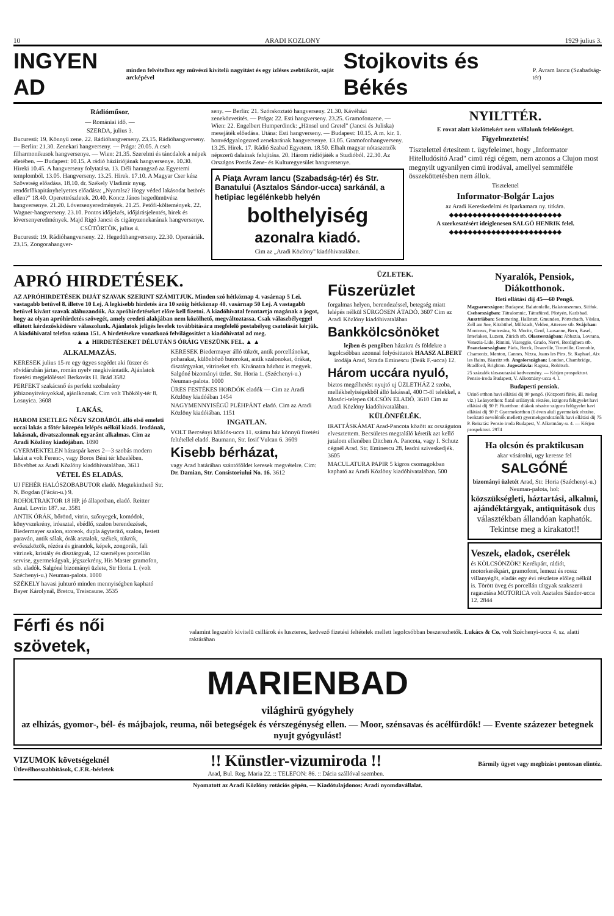10 ARADI KOZLONY 1929 julius 3.
INGYEN AD minden felvételhez egy müvészi kivitelü nagyitást és egy izléses zsebtükröt, saját arcképével Stojkovits és Békés P. Avram Iancu (Szabadság-tér)
Rádióműsor.
— Romániai idő. —
SZERDA, julius 3.
Bucuresti: 19. Könnyü zene. 22. Rádióhangverseny. 23.15. Rádióhangverseny. — Berlin: 21.30. Zenekari hangverseny. — Prága: 20.05. A cseh filharmonikusok hangversenye. — Wien: 21.35. Szerelmi és táncdalok a népek életében. — Budapest: 10.15. A rádió háziiriójának hangversenye. 10.30. Hireki 10.45. A hangverseny folytatása. 13. Déli harangszó az Egyetemi templomból. 13.05. Hangverseny. 13.25. Hirek. 17.10. A Magyar Cser kész Szövetség előadása. 18.10. dr. Székely Vladimir nyug. rendőrfőkapitányhelyettes előadása: „Nyaralsz? Hogy véded lakásodat betörés ellen?" 18.40. Operettrészletek. 20.40. Koncz János hegedümüvész hangversenye. 21.20. Lóversenyeredmények. 21.25. Petőfi-költemények. 22. Wagner-hangverseny. 23.10. Pontos időjelzés, időjárásjelentés, hirek és lóversenyeredmények. Majd Rigó Jancsi és cigányzenekarának hangversenye.
CSÜTÖRTÖK, julius 4.
Bucuresti: 19. Rádióhangverseny. 22. Hegedühangverseny. 22.30. Operaáriák. 23.15. Zongorahangver-
seny. — Berlin: 21. Szórakoztató hangverseny. 21.30. Kávéházi zeneközvetités. — Prága: 22. Esti hangverseny. 23.25. Gramofonzene. — Wien: 22. Engelbert Humperdinck: „Hänsel und Gretel" (Jancsi és Juliska) mesejáték előadása. Utána: Esti hangverseny. — Budapest: 10.15. A m. kir. 1. honvédgyalogezred zenekarának hangversenye. 13.05. Gramofonhangverseny. 13.25. Hirek. 17. Rádió Szabad Egyetem. 18.50. Elhalt magyar nótaszerzők népszerü dalainak felujitása. 20. Három rádiójáték a Studióból. 22.30. Az Országos Postás Zene- és Kulturegyesület hangversenye.
A Piaţa Avram Iancu (Szabadság-tér) és Str. Banatului (Asztalos Sándor-ucca) sarkánál, a hetipiac legélénkebb helyén
bolthelyiség
azonalra kiadó.
Cim az „Aradi Közlöny" kiadóhivatalában.
NYILTTÉR.
E rovat alatt közlöttekért nem vállalunk felelősséget.
Figyelmeztetés!
Tisztelettel értesitem t. ügyfeleimet, hogy „Informator Hitelludósitó Arad" cimü régi cégem, nem azonos a Clujon most megnyilt ugyanilyen cimü irodával, amellyel semmiféle összeköttetésben nem állok.
Tisztelettel
Informator-Bolgár Lajos
az Aradi Kereskedelmi és Iparkamara ny. titkára.
◆◆◆◆◆◆◆◆◆◆◆◆◆◆◆◆◆◆◆◆◆◆◆◆
A szerkesztésért ideiglenesen SALGÓ HENRIK felel.
◆◆◆◆◆◆◆◆◆◆◆◆◆◆◆◆◆◆◆◆◆◆◆◆
APRÓ HIRDETÉSEK.
AZ APRÓHIRDETÉSEK DIJÁT SZAVAK SZERINT SZÁMITJUK. Minden szó hétköznap 4. vasárnap 5 Lei. vastagabb betüvel 8. illetve 10 Lej. A legkisebb hirdetés ára 10 szóig hétköznap 40. vasárnap 50 Lej. A vastagabb betüvel kivánt szavak aláhuzandók. Az apróhirdetéseket előre kell fizetni. A kiadóhivatal fenntartja magának a jogot, hogy az olyan apróhirdetés szövegét, amely eredeti alakjában nem közölhető, megváltoztassa. Csak válaszbélyeggel ellátott kérdezősködésre válaszolunk. Ajánlatok jeligés levelek továbbitására megfelelő postabélyeg csatolását kérjük. A kiadóhivatal telefon száma 151. A hirdetésekre vonatkozó felvilágositást a kiadóhivatal ad meg.
▲ ▲ HIRDETÉSEKET DÉLUTÁN 5 ÓRÁIG VESZÜNK FEL. ▲ ▲
ALKALMAZÁS.
KERESEK julius 15-re egy ügyes segédet aki füszer és rövidárubán jártas, román nyelv megkivántatik. Ajánlatok fizetési megjelöléssel Berkovits H. Brád 3582
PERFEKT szakácsnő és perfekt szobaleány jóbizonyitványokkal, ajánlkoznak. Cim volt Thököly-tér 8. Losnyica. 3608
LAKÁS.
HAROM ESETLEG NÉGY SZOBÁBÓL álló első emeleti uccai lakás a főtér közepén lelépés nélkül kiadó. Irodának, lakásnak, divatszalonnak egyaránt alkalmas. Cim az Aradi Közlöny kiadójában. 1090
GYERMEKTELEN házaspár keres 2—3 szobás modern lakást a volt Ferenc-, vagy Boros Béni tér közelében. Bővebbet az Aradi Közlöny kiadóhivatalában. 3611
VÉTEL ÉS ELADÁS.
UJ FEHÉR HALÓSZOBABUTOR eladó. Megtekinthető Str. N. Bogdan (Fácán-u.) 9.
ROHÖLTRAKTOR 18 HP. jó állapotban, eladó. Reitter Antal. Lovrin 187. sz. 3581
ANTIK ÓRÁK, bőrönd, vitrin, szőnyegek, komódok, könyvszekrény, iróasztal, ebédlő, szalon berendezések, Biedermayer szalon, storeok, dupla ágyteritő, szalon, festett paraván, antik sálak, órák asztalok, székek, tükrök, evőeszközök, rézóra és girandok, képek, zongorák, fali vitrinek, kristály és disztárgyak, 12 személyes porcellán servise, gyermekágyak, jégszekrény, His Master gramofon, stb. eladók. Salgóné bizományi üzlete, Str Horia 1. (volt Széchenyi-u.) Neuman-palota. 1000
SZÉKELY havasi juhturó minden mennyiségben kapható Bayer Károlynál, Bretcu, Treiscaune. 3535
KERESEK Biedermayer álló tükröt, antik porcellánokat, poharakat, különböző butorokat, antik szalonokat, órákat, disztárgyakat, vitrineket stb. Kivánatra házhoz is megyek. Salgóné bizományi üzlet. Str. Horia 1. (Széchenyi-u.) Neuman-palota. 1000
ÜRES FESTÉKES HORDÓK eladók — Cim az Aradi Közlöny kiadóában 1454
NAGYMENNYISÉGŰ PLÉHPÁNT eladó. Cim az Aradi Közlöny kiadóiában. 1151
INGATLAN.
VOLT Bercsényi Miklós-ucca 11. számu ház könnyü fizetési feltétellel eladó. Baumann, Str. Iosif Vulcan 6. 3609
Kisebb bérházat,
vagy Arad határában szántóföldet keresek megvételre. Cim: Dr. Damian, Str. Consistoriului No. 16. 3612
ÜZLETEK.
Füszerüzlet
forgalmas helyen, berendezéssel, betegség miatt lelépés nélkül SÜRGÖSEN ÁTADÓ. 3607 Cim az Aradi Közlöny kiadóhivatalában
Bankkölcsönöket
lejben és pengőben házakra és földekre a legolcsóbban azonnal folyósittatok HAASZ ALBERT irodája Arad, Strada Eminescu (Deák F.-ucca) 12.
Három uccára nyuló,
biztos megélhetést nyujtó uj ÜZLETHÁZ 2 szoba, mellékhelyiségekből álló lakással, 400 □-öl telekkel, a Mosóci-telepen OLCSÓN ELADÓ. 3610 Cim az Aradi Közlöny kiadóhivatalában.
KÜLÖNFÉLÉK.
IRATTÁSKÁMAT Arad-Pancota között az országuton elvesztettem. Becsületes megtaláló kéretik azt kellő jutalom ellenében Ditchen A. Pancota, vagy I. Schutz cégnél Arad. Str. Eminescu 28. leadni sziveskedjék. 3605
MACULATURA PAPIR 5 kigros csomagokban kapható az Aradi Közlöny kiadóhivatalában. 500
Nyaralók, Pensiok, Diákotthonok.
Heti ellátási dij 45—60 Pengő.
Magyarországon: Budapest, Balatonlelle, Balatonszemes, Siófok. Csehországban: Tátralomnic, Tátrafüred, Pöstyén, Karlsbad. Ausztriában: Semmering, Hallstatt, Gmunden, Pörtschach, Vöslau, Zell am See, Kitzbühel, Millstadt, Velden, Attersee stb. Svájcban: Montreux, Pontresina, St. Moritz, Genf, Lausanne, Bern, Basel, Interlaken, Luzern, Zürich stb. Olaszországban: Abbazia, Lovrana, Venezia-Lido, Rimini, Viareggio, Grado, Nervi, Bordighera stb. Franciaországban: Páris, Berck, Deauville, Trouville, Grenoble, Chamonix, Menton, Cannes, Nizza, Juans les Pins, St. Raphael, Aix les Bains, Biarritz stb. Angolországban: London, Chambridge, Bradford, Brighton. Jugoszlávia: Ragusa, Rohitsch.
25 százalék társasutazási kedvezmény. — Kérjen prospektust. Pensio-iroda Budapest, V. Alkotmány-ucca 4. I.
Budapesti pensiok.
Urinő otthon havi ellátási dij 90 pengő. (Központi fütés, áll. meleg víz.) Leányotthon: fiatal urilányok részére, iszigoru felügyelet havi ellátási dij 90 P. Fiuotthon: diákok részére szigoru felügyelet havi ellátási dij 90 P. Gyermekotthon (6 éven aluli gyermekek részére, beoktató nevelőnők mellett) gyermekgondozónők havi ellátási dij 75 P. Beiratás: Pensio iroda Budapest, V. Alkotmány-u. 4. — Kérjen prospektust. 2974
Ha olcsón és praktikusan
akar vásárolni, ugy keresse fel
SALGÓNÉ
bizományi üzletét Arad, Str. Horia (Széchenyi-u.) Neuman-palota, hol:
közszükségleti, háztartási, alkalmi, ajándéktárgyak, antiquitások dus választékban állandóan kaphatók. Tekintse meg a kirakatot!!
Veszek, eladok, cserélek
és KÖLCSÖNZÖK! Kerékpárt, rádiót, motorkerékpárt, gramofont, lemezt és rossz villanyégőt, eladás egy évi részletre előleg nélkül is. Törött üveg és porcellán tárgyak szakszerü ragasztása MOTORICA volt Asztalos Sándor-ucca 12. 2844
Férfi és női szövetek,
valamint legszebb kivitelü csillárok és lusztereк, kedvező fizetési feltételek mellett legolcsóbban beszerezhetők. Lukács & Co. volt Széchenyi-ucca 4. sz. alatti raktárában
MARIENBAD
világhirü gyógyhely
az elhizás, gyomor-, bél- és májbajok, reuma, női betegségek és vérszegénység ellen. — Moor, szénsavas és acélfürdők! — Evente százezer betegnek nyujt gyógyulást!
VIZUMOK követségeknél
Útlevélhosszabbitások, C.F.R.-bérletek
!! Künstler-vizumiroda !!
Arad, Bul. Reg. Maria 22. :: TELEFON: 86. :: Dácia szállóval szemben.
Bármily ügyet vagy megbizást pontosan elintéz.
Nyomatott az Aradi Közlöny rotációs gépén. — Kiadótulajdonos: Aradi nyomdavállalat.